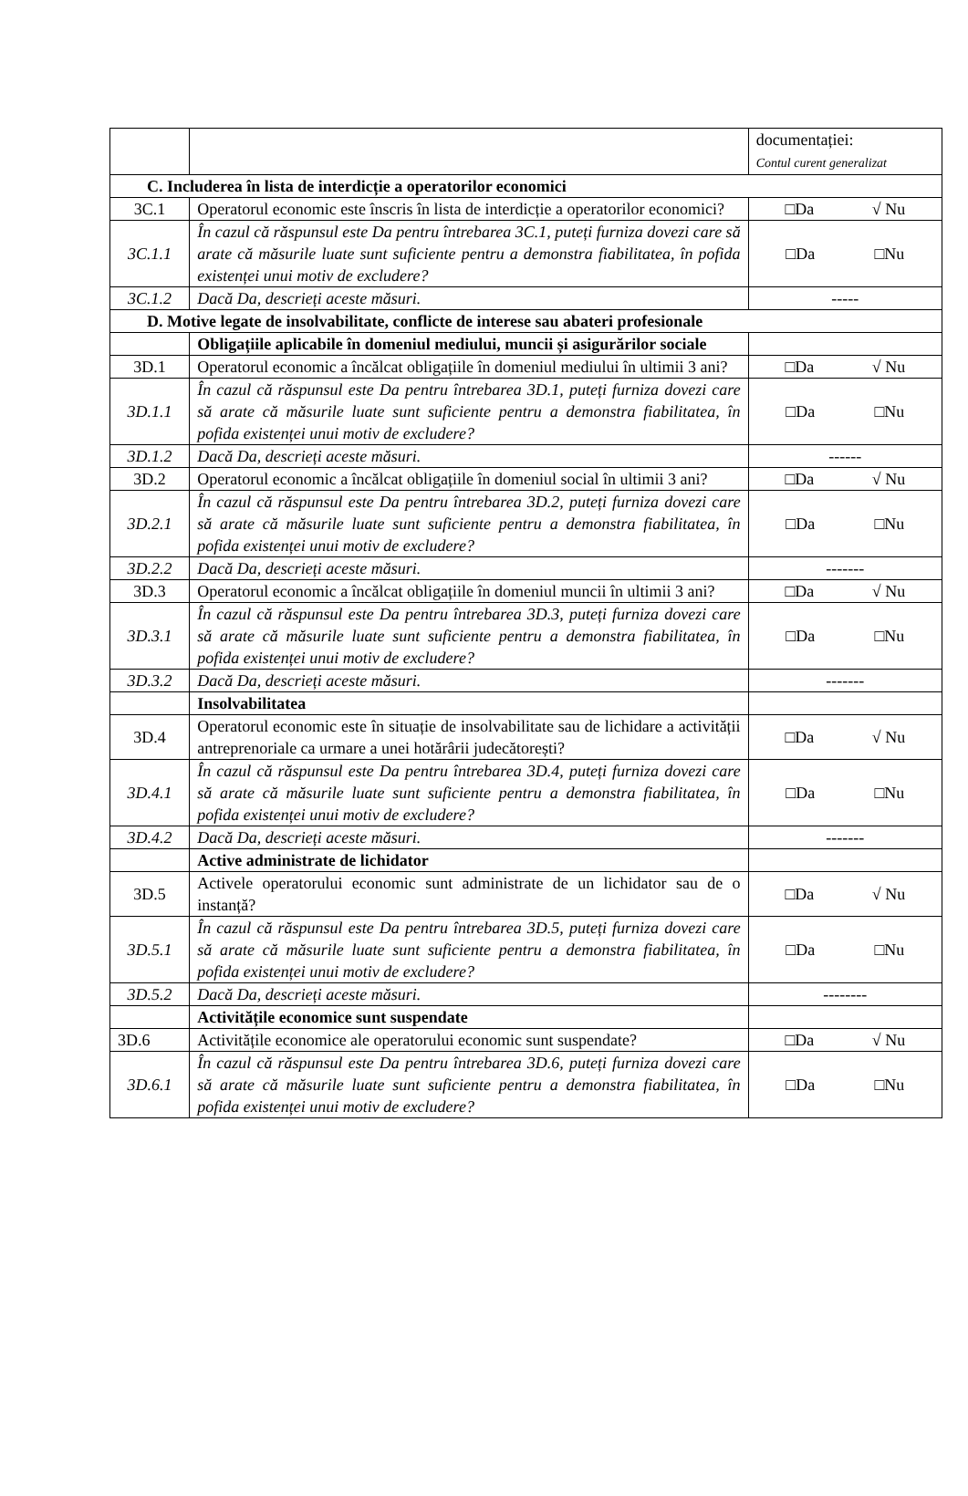| | | documentației: Contul curent generalizat |
| C. Includerea în lista de interdicție a operatorilor economici | | |
| 3C.1 | Operatorul economic este înscris în lista de interdicție a operatorilor economici? | □Da √ Nu |
| 3C.1.1 | În cazul că răspunsul este Da pentru întrebarea 3C.1, puteți furniza dovezi care să arate că măsurile luate sunt suficiente pentru a demonstra fiabilitatea, în pofida existenței unui motiv de excludere? | □Da □Nu |
| 3C.1.2 | Dacă Da, descrieți aceste măsuri. | ----- |
| D. Motive legate de insolvabilitate, conflicte de interese sau abateri profesionale | | |
| | Obligațiile aplicabile în domeniul mediului, muncii și asigurărilor sociale | |
| 3D.1 | Operatorul economic a încălcat obligațiile în domeniul mediului în ultimii 3 ani? | □Da √ Nu |
| 3D.1.1 | În cazul că răspunsul este Da pentru întrebarea 3D.1, puteți furniza dovezi care să arate că măsurile luate sunt suficiente pentru a demonstra fiabilitatea, în pofida existenței unui motiv de excludere? | □Da □Nu |
| 3D.1.2 | Dacă Da, descrieți aceste măsuri. | ------ |
| 3D.2 | Operatorul economic a încălcat obligațiile în domeniul social în ultimii 3 ani? | □Da √ Nu |
| 3D.2.1 | În cazul că răspunsul este Da pentru întrebarea 3D.2, puteți furniza dovezi care să arate că măsurile luate sunt suficiente pentru a demonstra fiabilitatea, în pofida existenței unui motiv de excludere? | □Da □Nu |
| 3D.2.2 | Dacă Da, descrieți aceste măsuri. | ------- |
| 3D.3 | Operatorul economic a încălcat obligațiile în domeniul muncii în ultimii 3 ani? | □Da √ Nu |
| 3D.3.1 | În cazul că răspunsul este Da pentru întrebarea 3D.3, puteți furniza dovezi care să arate că măsurile luate sunt suficiente pentru a demonstra fiabilitatea, în pofida existenței unui motiv de excludere? | □Da □Nu |
| 3D.3.2 | Dacă Da, descrieți aceste măsuri. | ------- |
| | Insolvabilitatea | |
| 3D.4 | Operatorul economic este în situație de insolvabilitate sau de lichidare a activității antreprenoriale ca urmare a unei hotărârii judecătorești? | □Da √ Nu |
| 3D.4.1 | În cazul că răspunsul este Da pentru întrebarea 3D.4, puteți furniza dovezi care să arate că măsurile luate sunt suficiente pentru a demonstra fiabilitatea, în pofida existenței unui motiv de excludere? | □Da □Nu |
| 3D.4.2 | Dacă Da, descrieți aceste măsuri. | ------- |
| | Active administrate de lichidator | |
| 3D.5 | Activele operatorului economic sunt administrate de un lichidator sau de o instanță? | □Da √ Nu |
| 3D.5.1 | În cazul că răspunsul este Da pentru întrebarea 3D.5, puteți furniza dovezi care să arate că măsurile luate sunt suficiente pentru a demonstra fiabilitatea, în pofida existenței unui motiv de excludere? | □Da □Nu |
| 3D.5.2 | Dacă Da, descrieți aceste măsuri. | -------- |
| | Activitățile economice sunt suspendate | |
| 3D.6 | Activitățile economice ale operatorului economic sunt suspendate? | □Da √ Nu |
| 3D.6.1 | În cazul că răspunsul este Da pentru întrebarea 3D.6, puteți furniza dovezi care să arate că măsurile luate sunt suficiente pentru a demonstra fiabilitatea, în pofida existenței unui motiv de excludere? | □Da □Nu |